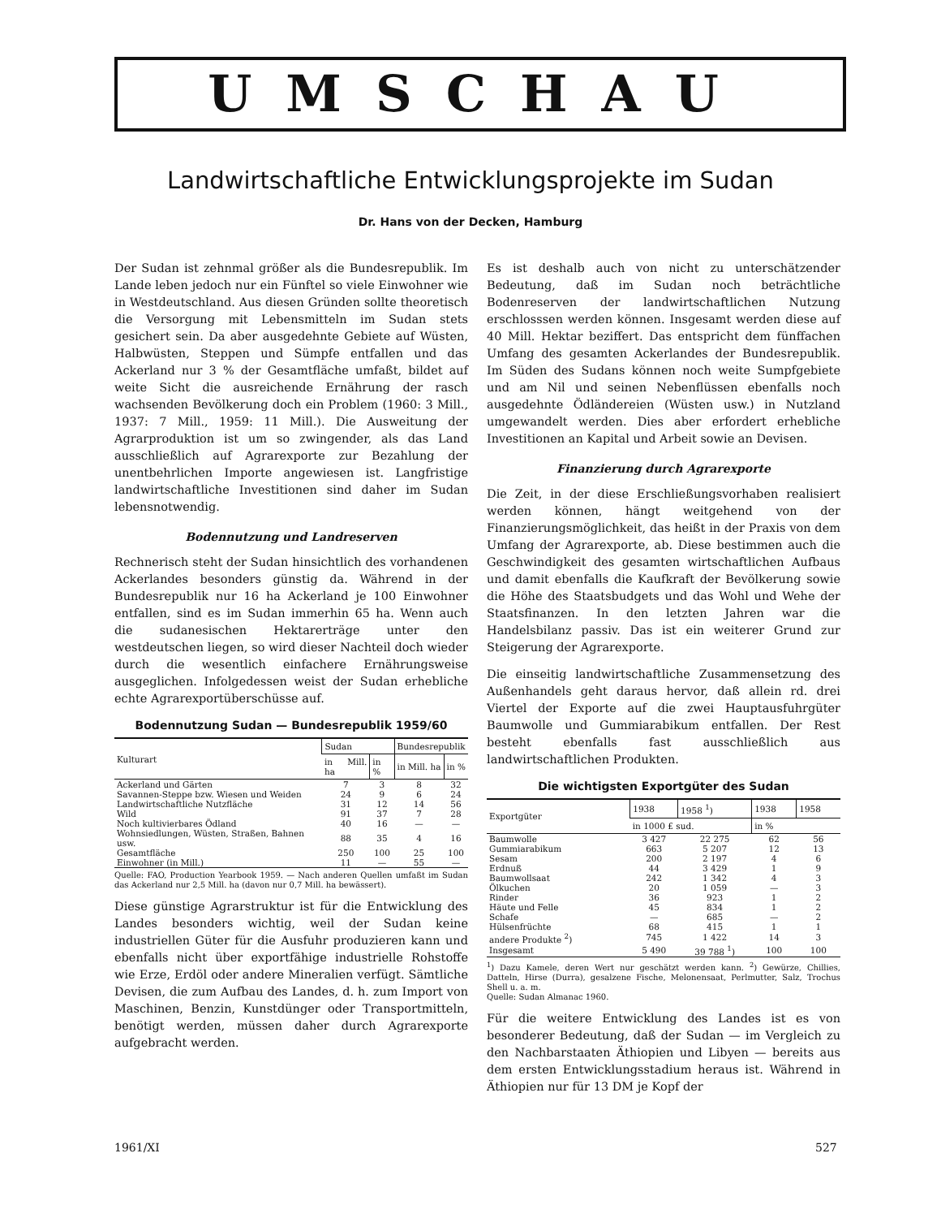UMSCHAU
Landwirtschaftliche Entwicklungsprojekte im Sudan
Dr. Hans von der Decken, Hamburg
Der Sudan ist zehnmal größer als die Bundesrepublik. Im Lande leben jedoch nur ein Fünftel so viele Einwohner wie in Westdeutschland. Aus diesen Gründen sollte theoretisch die Versorgung mit Lebensmitteln im Sudan stets gesichert sein. Da aber ausgedehnte Gebiete auf Wüsten, Halbwüsten, Steppen und Sümpfe entfallen und das Ackerland nur 3 % der Gesamtfläche umfaßt, bildet auf weite Sicht die ausreichende Ernährung der rasch wachsenden Bevölkerung doch ein Problem (1960: 3 Mill., 1937: 7 Mill., 1959: 11 Mill.). Die Ausweitung der Agrarproduktion ist um so zwingender, als das Land ausschließlich auf Agrarexporte zur Bezahlung der unentbehrlichen Importe angewiesen ist. Langfristige landwirtschaftliche Investitionen sind daher im Sudan lebensnotwendig.
Bodennutzung und Landreserven
Rechnerisch steht der Sudan hinsichtlich des vorhandenen Ackerlandes besonders günstig da. Während in der Bundesrepublik nur 16 ha Ackerland je 100 Einwohner entfallen, sind es im Sudan immerhin 65 ha. Wenn auch die sudanesischen Hektarerträge unter den westdeutschen liegen, so wird dieser Nachteil doch wieder durch die wesentlich einfachere Ernährungsweise ausgeglichen. Infolgedessen weist der Sudan erhebliche echte Agrarexportüberschüsse auf.
Bodennutzung Sudan — Bundesrepublik 1959/60
| Kulturart | Sudan | | Bundesrepublik | |
| --- | --- | --- | --- | --- |
| | in Mill. ha | in % | in Mill. ha | in % |
| Ackerland und Gärten | 7 | 3 | 8 | 32 |
| Savannen-Steppe bzw. Wiesen und Weiden | 24 | 9 | 6 | 24 |
| Landwirtschaftliche Nutzfläche | 31 | 12 | 14 | 56 |
| Wild | 91 | 37 | 7 | 28 |
| Noch kultivierbares Ödland | 40 | 16 | — | — |
| Wohnsiedlungen, Wüsten, Straßen, Bahnen usw. | 88 | 35 | 4 | 16 |
| Gesamtfläche | 250 | 100 | 25 | 100 |
| Einwohner (in Mill.) | 11 | — | 55 | — |
Quelle: FAO, Production Yearbook 1959. — Nach anderen Quellen umfaßt im Sudan das Ackerland nur 2,5 Mill. ha (davon nur 0,7 Mill. ha bewässert).
Diese günstige Agrarstruktur ist für die Entwicklung des Landes besonders wichtig, weil der Sudan keine industriellen Güter für die Ausfuhr produzieren kann und ebenfalls nicht über exportfähige industrielle Rohstoffe wie Erze, Erdöl oder andere Mineralien verfügt. Sämtliche Devisen, die zum Aufbau des Landes, d. h. zum Import von Maschinen, Benzin, Kunstdünger oder Transportmitteln, benötigt werden, müssen daher durch Agrarexporte aufgebracht werden.
Es ist deshalb auch von nicht zu unterschätzender Bedeutung, daß im Sudan noch beträchtliche Bodenreserven der landwirtschaftlichen Nutzung erschlosssen werden können. Insgesamt werden diese auf 40 Mill. Hektar beziffert. Das entspricht dem fünffachen Umfang des gesamten Ackerlandes der Bundesrepublik. Im Süden des Sudans können noch weite Sumpfgebiete und am Nil und seinen Nebenflüssen ebenfalls noch ausgedehnte Ödländereien (Wüsten usw.) in Nutzland umgewandelt werden. Dies aber erfordert erhebliche Investitionen an Kapital und Arbeit sowie an Devisen.
Finanzierung durch Agrarexporte
Die Zeit, in der diese Erschließungsvorhaben realisiert werden können, hängt weitgehend von der Finanzierungsmöglichkeit, das heißt in der Praxis von dem Umfang der Agrarexporte, ab. Diese bestimmen auch die Geschwindigkeit des gesamten wirtschaftlichen Aufbaus und damit ebenfalls die Kaufkraft der Bevölkerung sowie die Höhe des Staatsbudgets und das Wohl und Wehe der Staatsfinanzen. In den letzten Jahren war die Handelsbilanz passiv. Das ist ein weiterer Grund zur Steigerung der Agrarexporte.
Die einseitig landwirtschaftliche Zusammensetzung des Außenhandels geht daraus hervor, daß allein rd. drei Viertel der Exporte auf die zwei Hauptausfuhrgüter Baumwolle und Gummiarabikum entfallen. Der Rest besteht ebenfalls fast ausschließlich aus landwirtschaftlichen Produkten.
Die wichtigsten Exportgüter des Sudan
| Exportgüter | 1938 | 1958 <sup>1</sup>) | 1938 | 1958 |
| --- | --- | --- | --- | --- |
| | in 1000 £ sud. | | in % | |
| Baumwolle | 3 427 | 22 275 | 62 | 56 |
| Gummiarabikum | 663 | 5 207 | 12 | 13 |
| Sesam | 200 | 2 197 | 4 | 6 |
| Erdnuß | 44 | 3 429 | 1 | 9 |
| Baumwollsaat | 242 | 1 342 | 4 | 3 |
| Ölkuchen | 20 | 1 059 | — | 3 |
| Rinder | 36 | 923 | 1 | 2 |
| Häute und Felle | 45 | 834 | 1 | 2 |
| Schafe | — | 685 | — | 2 |
| Hülsenfrüchte | 68 | 415 | 1 | 1 |
| andere Produkte <sup>2</sup>) | 745 | 1 422 | 14 | 3 |
| Insgesamt | 5 490 | 39 788 <sup>1</sup>) | 100 | 100 |
<sup>1</sup>) Dazu Kamele, deren Wert nur geschätzt werden kann. <sup>2</sup>) Gewürze, Chillies, Datteln, Hirse (Durra), gesalzene Fische, Melonensaat, Perlmutter, Salz, Trochus Shell u. a. m.
Quelle: Sudan Almanac 1960.
Für die weitere Entwicklung des Landes ist es von besonderer Bedeutung, daß der Sudan — im Vergleich zu den Nachbarstaaten Äthiopien und Libyen — bereits aus dem ersten Entwicklungsstadium heraus ist. Während in Äthiopien nur für 13 DM je Kopf der
1961/XI 527